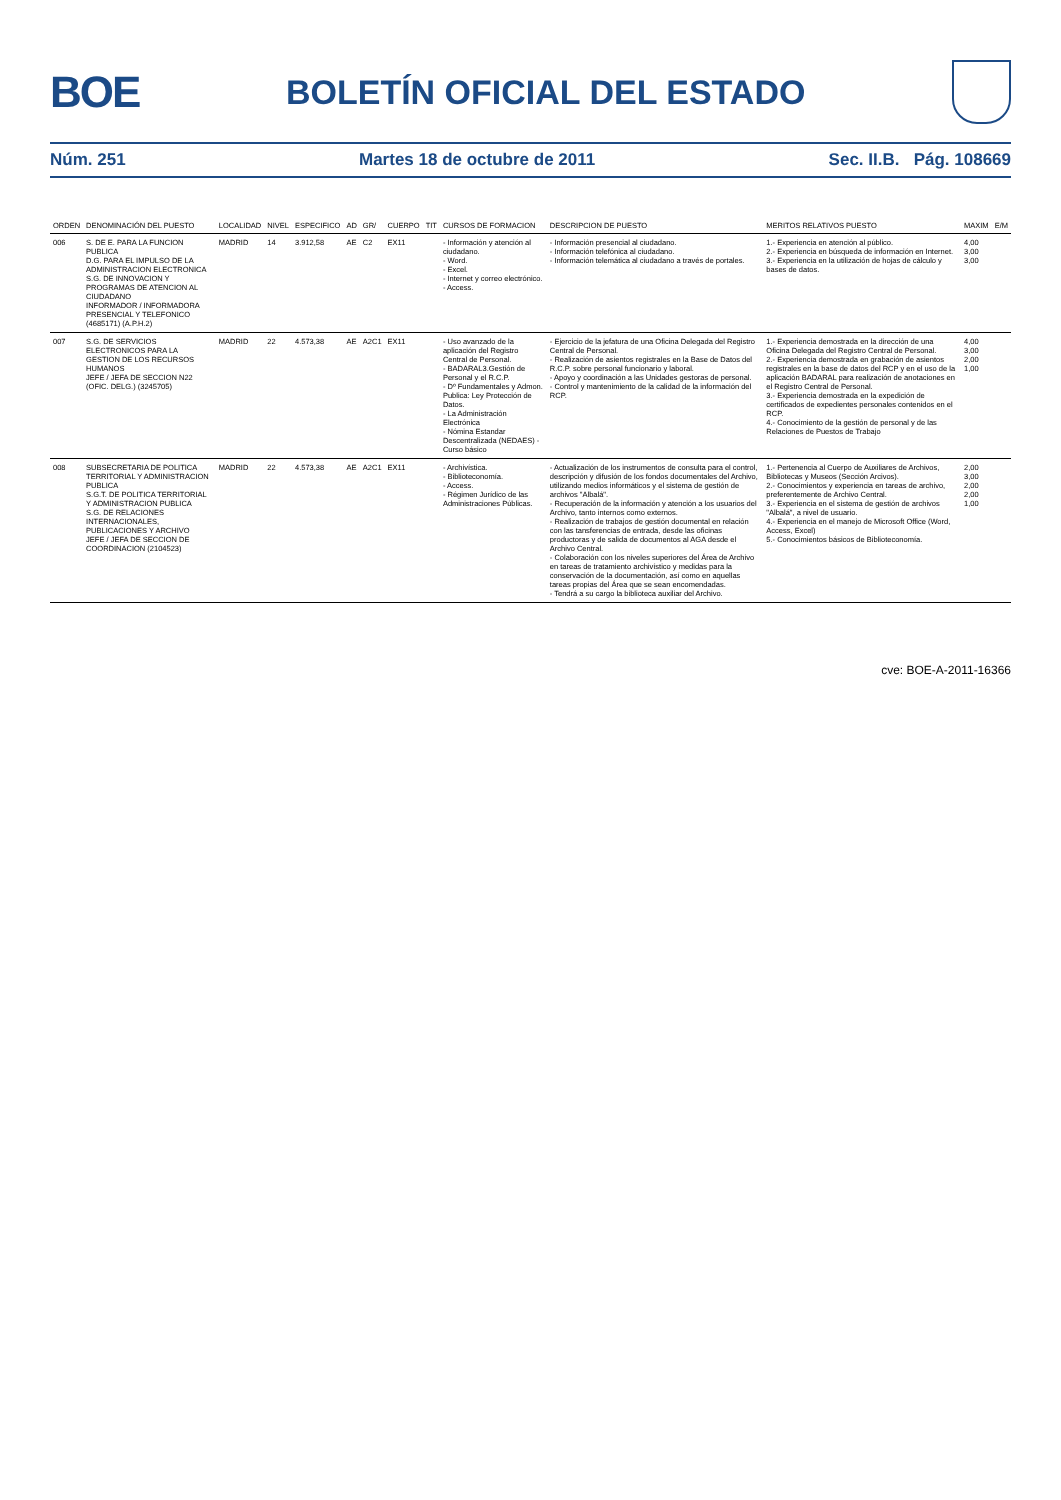BOE
BOLETÍN OFICIAL DEL ESTADO
Núm. 251 Martes 18 de octubre de 2011 Sec. II.B. Pág. 108669
| ORDEN | DENOMINACIÓN DEL PUESTO | LOCALIDAD | NIVEL | ESPECIFICO | AD | GR/ | CUERPO | TIT | CURSOS DE FORMACION | DESCRIPCION DE PUESTO | MERITOS RELATIVOS PUESTO | MAXIM | E/M |
| --- | --- | --- | --- | --- | --- | --- | --- | --- | --- | --- | --- | --- | --- |
| 006 | S. DE E. PARA LA FUNCION PUBLICA D.G. PARA EL IMPULSO DE LA ADMINISTRACION ELECTRONICA S.G. DE INNOVACION Y PROGRAMAS DE ATENCION AL CIUDADANO INFORMADOR / INFORMADORA PRESENCIAL Y TELEFONICO (4685171) (A.P.H.2) | MADRID | 14 | 3.912,58 | AE | C2 | EX11 | | - Información y atención al ciudadano. - Word. - Excel. - Internet y correo electrónico. - Access. | - Información presencial al ciudadano. - Información telefónica al ciudadano. - Información telemática al ciudadano a través de portales. | 1.- Experiencia en atención al público. 2.- Experiencia en búsqueda de información en Internet. 3.- Experiencia en la utilización de hojas de cálculo y bases de datos. | 4,00 3,00 3,00 | |
| 007 | S.G. DE SERVICIOS ELECTRONICOS PARA LA GESTION DE LOS RECURSOS HUMANOS JEFE / JEFA DE SECCION N22 (OFIC. DELG.) (3245705) | MADRID | 22 | 4.573,38 | AE | A2C1 | EX11 | | - Uso avanzado de la aplicación del Registro Central de Personal. - BADARAL3.Gestión de Personal y el R.C.P. - Dº Fundamentales y Admon. Publica: Ley Protección de Datos. - La Administración Electrónica - Nómina Estandar Descentralizada (NEDAES) - Curso básico | - Ejercicio de la jefatura de una Oficina Delegada del Registro Central de Personal. - Realización de asientos registrales en la Base de Datos del R.C.P. sobre personal funcionario y laboral. - Apoyo y coordinación a las Unidades gestoras de personal. - Control y mantenimiento de la calidad de la información del RCP. | 1.- Experiencia demostrada en la dirección de una Oficina Delegada del Registro Central de Personal. 2.- Experiencia demostrada en grabación de asientos registrales en la base de datos del RCP y en el uso de la aplicación BADARAL para realización de anotaciones en el Registro Central de Personal. 3.- Experiencia demostrada en la expedición de certificados de expedientes personales contenidos en el RCP. 4.- Conocimiento de la gestión de personal y de las Relaciones de Puestos de Trabajo | 4,00 3,00 2,00 1,00 | |
| 008 | SUBSECRETARIA DE POLITICA TERRITORIAL Y ADMINISTRACION PUBLICA S.G.T. DE POLITICA TERRITORIAL Y ADMINISTRACION PUBLICA S.G. DE RELACIONES INTERNACIONALES, PUBLICACIONES Y ARCHIVO JEFE / JEFA DE SECCION DE COORDINACION (2104523) | MADRID | 22 | 4.573,38 | AE | A2C1 | EX11 | | - Archivística. - Biblioteconomía. - Access. - Régimen Jurídico de las Administraciones Públicas. | - Actualización de los instrumentos de consulta para el control, descripción y difusión de los fondos documentales del Archivo, utilizando medios informáticos y el sistema de gestión de archivos "Albalá". - Recuperación de la información y atención a los usuarios del Archivo, tanto internos como externos. - Realización de trabajos de gestión documental en relación con las tansferencias de entrada, desde las oficinas productoras y de salida de documentos al AGA desde el Archivo Central. - Colaboración con los niveles superiores del Área de Archivo en tareas de tratamiento archivístico y medidas para la conservación de la documentación, así como en aquellas tareas propias del Área que se sean encomendadas. - Tendrá a su cargo la biblioteca auxiliar del Archivo. | 1.- Pertenencia al Cuerpo de Auxiliares de Archivos, Bibliotecas y Museos (Sección Arcivos). 2.- Conocimientos y experiencia en tareas de archivo, preferentemente de Archivo Central. 3.- Experiencia en el sistema de gestión de archivos "Albalá", a nivel de usuario. 4.- Experiencia en el manejo de Microsoft Office (Word, Access, Excel) 5.- Conocimientos básicos de Biblioteconomía. | 2,00 3,00 2,00 2,00 1,00 | |
cve: BOE-A-2011-16366